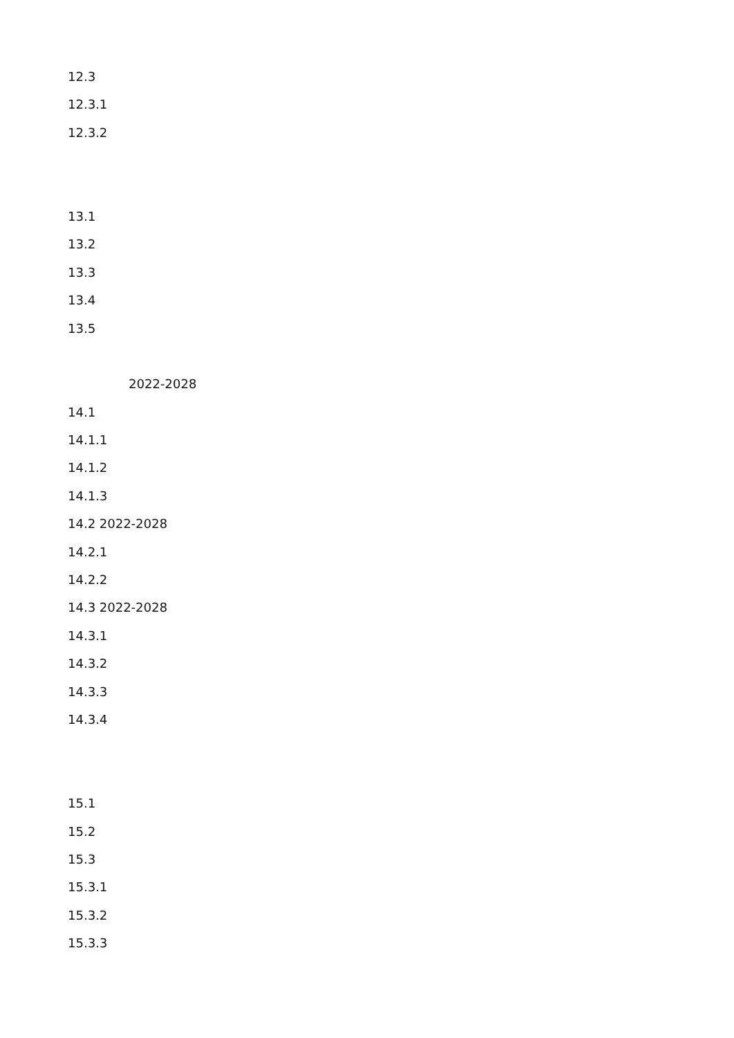12.3
12.3.1
12.3.2
13.1
13.2
13.3
13.4
13.5
2022-2028
14.1
14.1.1
14.1.2
14.1.3
14.2 2022-2028
14.2.1
14.2.2
14.3 2022-2028
14.3.1
14.3.2
14.3.3
14.3.4
15.1
15.2
15.3
15.3.1
15.3.2
15.3.3